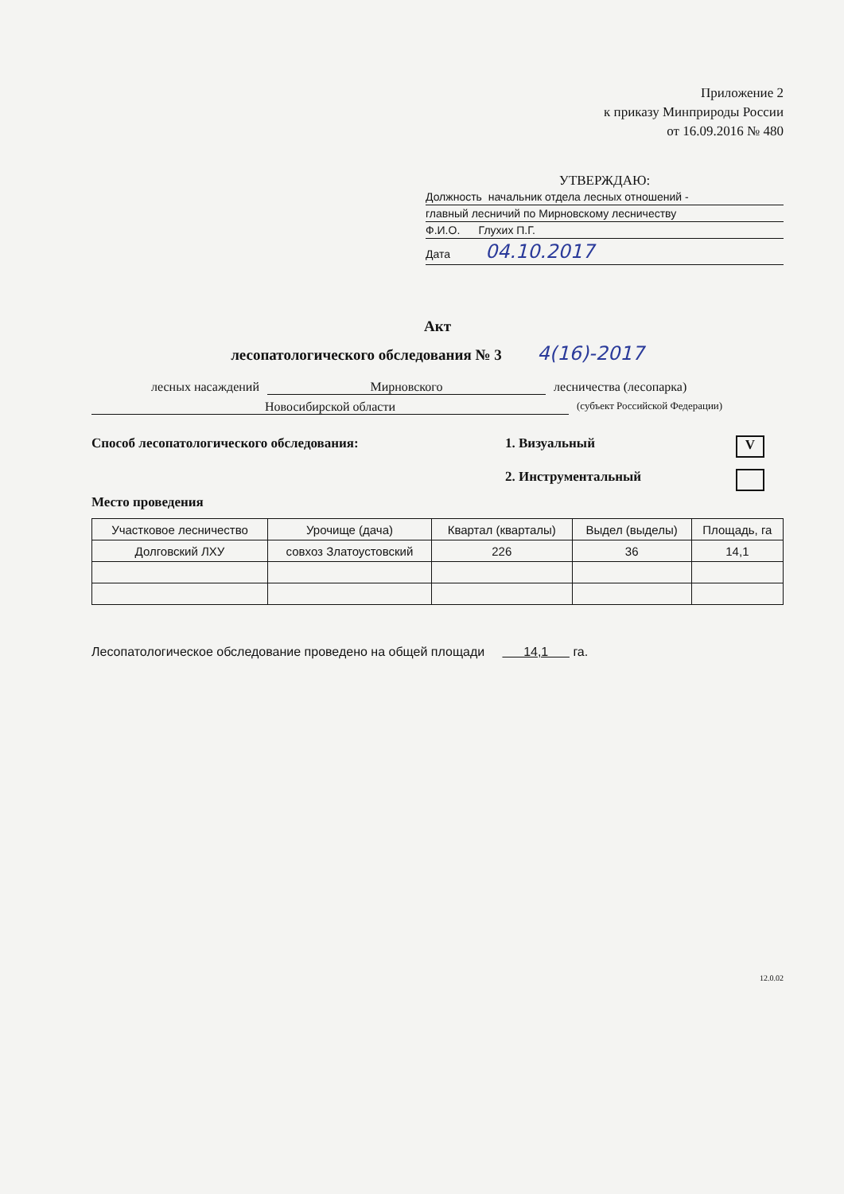Приложение 2
к приказу Минприроды России
от 16.09.2016 № 480
УТВЕРЖДАЮ:
Должность начальник отдела лесных отношений -
главный лесничий по Мирновскому лесничеству
Ф.И.О. Глухих П.Г.
Дата 04.10.2017
Акт
лесопатологического обследования № 3 4(16)-2017
лесных насаждений Мирновского лесничества (лесопарка)
Новосибирской области (субъект Российской Федерации)
Способ лесопатологического обследования: 1. Визуальный V
2. Инструментальный
Место проведения
| Участковое лесничество | Урочище (дача) | Квартал (кварталы) | Выдел (выделы) | Площадь, га |
| --- | --- | --- | --- | --- |
| Долговский ЛХУ | совхоз Златоустовский | 226 | 36 | 14,1 |
Лесопатологическое обследование проведено на общей площади 14,1 га.
12.0.02